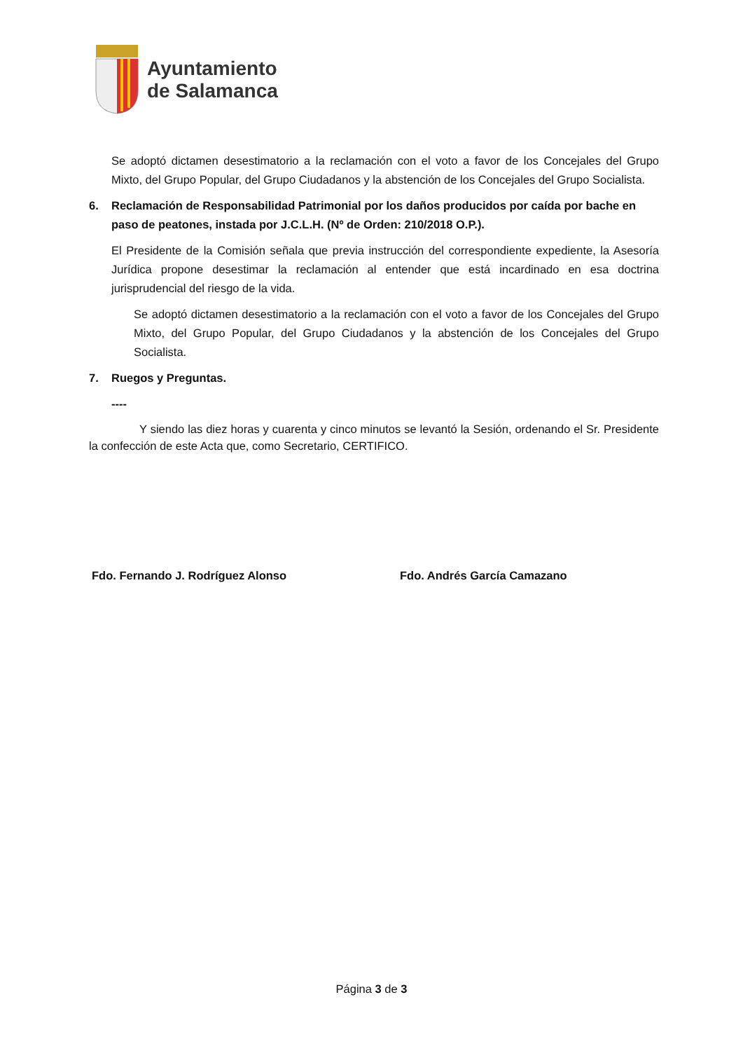Ayuntamiento
de Salamanca
Se adoptó dictamen desestimatorio a la reclamación con el voto a favor de los Concejales del Grupo Mixto, del Grupo Popular, del Grupo Ciudadanos y la abstención de los Concejales del Grupo Socialista.
6. Reclamación de Responsabilidad Patrimonial por los daños producidos por caída por bache en paso de peatones, instada por J.C.L.H. (Nº de Orden: 210/2018 O.P.).
El Presidente de la Comisión señala que previa instrucción del correspondiente expediente, la Asesoría Jurídica propone desestimar la reclamación al entender que está incardinado en esa doctrina jurisprudencial del riesgo de la vida.
Se adoptó dictamen desestimatorio a la reclamación con el voto a favor de los Concejales del Grupo Mixto, del Grupo Popular, del Grupo Ciudadanos y la abstención de los Concejales del Grupo Socialista.
7. Ruegos y Preguntas.
----
Y siendo las diez horas y cuarenta y cinco minutos se levantó la Sesión, ordenando el Sr. Presidente la confección de este Acta que, como Secretario, CERTIFICO.
Fdo. Fernando J. Rodríguez Alonso Fdo. Andrés García Camazano
Página 3 de 3